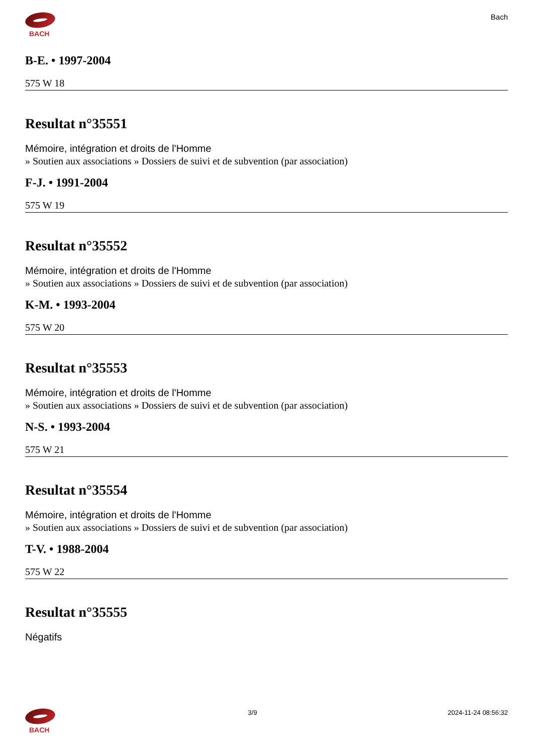BACH
Bach
B-E. • 1997-2004
575 W 18
Resultat n°35551
Mémoire, intégration et droits de l'Homme
» Soutien aux associations » Dossiers de suivi et de subvention (par association)
F-J. • 1991-2004
575 W 19
Resultat n°35552
Mémoire, intégration et droits de l'Homme
» Soutien aux associations » Dossiers de suivi et de subvention (par association)
K-M. • 1993-2004
575 W 20
Resultat n°35553
Mémoire, intégration et droits de l'Homme
» Soutien aux associations » Dossiers de suivi et de subvention (par association)
N-S. • 1993-2004
575 W 21
Resultat n°35554
Mémoire, intégration et droits de l'Homme
» Soutien aux associations » Dossiers de suivi et de subvention (par association)
T-V. • 1988-2004
575 W 22
Resultat n°35555
Négatifs
BACH
3/9 2024-11-24 08:56:32